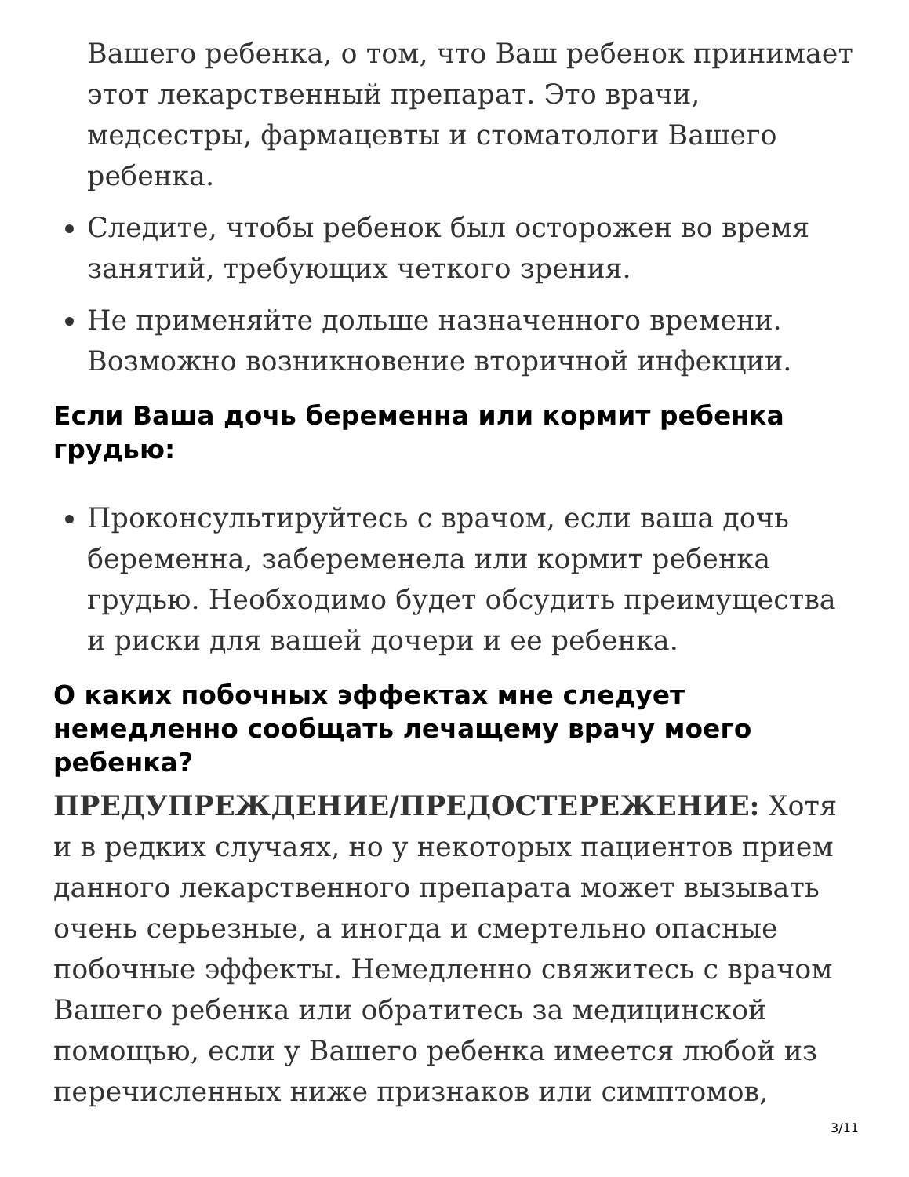Вашего ребенка, о том, что Ваш ребенок принимает этот лекарственный препарат. Это врачи, медсестры, фармацевты и стоматологи Вашего ребенка.
Следите, чтобы ребенок был осторожен во время занятий, требующих четкого зрения.
Не применяйте дольше назначенного времени. Возможно возникновение вторичной инфекции.
Если Ваша дочь беременна или кормит ребенка грудью:
Проконсультируйтесь с врачом, если ваша дочь беременна, забеременела или кормит ребенка грудью. Необходимо будет обсудить преимущества и риски для вашей дочери и ее ребенка.
О каких побочных эффектах мне следует немедленно сообщать лечащему врачу моего ребенка?
ПРЕДУПРЕЖДЕНИЕ/ПРЕДОСТЕРЕЖЕНИЕ: Хотя и в редких случаях, но у некоторых пациентов прием данного лекарственного препарата может вызывать очень серьезные, а иногда и смертельно опасные побочные эффекты. Немедленно свяжитесь с врачом Вашего ребенка или обратитесь за медицинской помощью, если у Вашего ребенка имеется любой из перечисленных ниже признаков или симптомов,
3/11